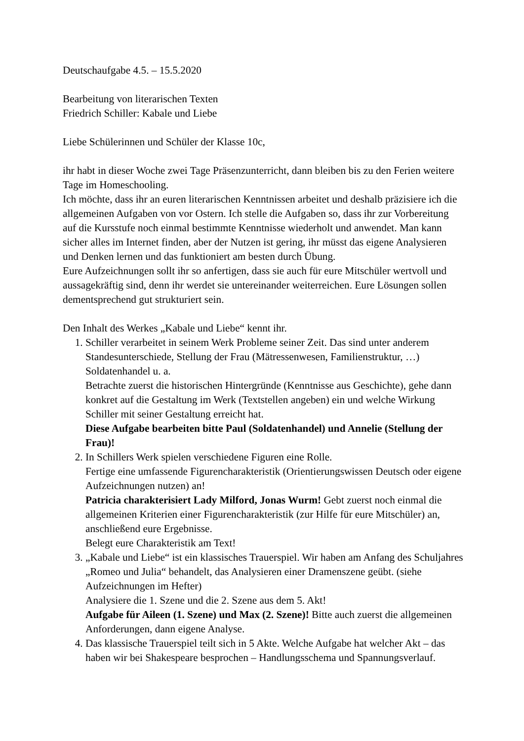Deutschaufgabe 4.5. – 15.5.2020
Bearbeitung von literarischen Texten
Friedrich Schiller: Kabale und Liebe
Liebe Schülerinnen und Schüler der Klasse 10c,
ihr habt in dieser Woche zwei Tage Präsenzunterricht, dann bleiben bis zu den Ferien weitere Tage im Homeschooling.
Ich möchte, dass ihr an euren literarischen Kenntnissen arbeitet und deshalb präzisiere ich die allgemeinen Aufgaben von vor Ostern. Ich stelle die Aufgaben so, dass ihr zur Vorbereitung auf die Kursstufe noch einmal bestimmte Kenntnisse wiederholt und anwendet. Man kann sicher alles im Internet finden, aber der Nutzen ist gering, ihr müsst das eigene Analysieren und Denken lernen und das funktioniert am besten durch Übung.
Eure Aufzeichnungen sollt ihr so anfertigen, dass sie auch für eure Mitschüler wertvoll und aussagekräftig sind, denn ihr werdet sie untereinander weiterreichen. Eure Lösungen sollen dementsprechend gut strukturiert sein.
Den Inhalt des Werkes „Kabale und Liebe“ kennt ihr.
1. Schiller verarbeitet in seinem Werk Probleme seiner Zeit. Das sind unter anderem Standesunterschiede, Stellung der Frau (Mätressenwesen, Familienstruktur, …) Soldatenhandel u. a.
Betrachte zuerst die historischen Hintergründe (Kenntnisse aus Geschichte), gehe dann konkret auf die Gestaltung im Werk (Textstellen angeben) ein und welche Wirkung Schiller mit seiner Gestaltung erreicht hat.
Diese Aufgabe bearbeiten bitte Paul (Soldatenhandel) und Annelie (Stellung der Frau)!
2. In Schillers Werk spielen verschiedene Figuren eine Rolle.
Fertige eine umfassende Figurencharakteristik (Orientierungswissen Deutsch oder eigene Aufzeichnungen nutzen) an!
Patricia charakterisiert Lady Milford, Jonas Wurm! Gebt zuerst noch einmal die allgemeinen Kriterien einer Figurencharakteristik (zur Hilfe für eure Mitschüler) an, anschließend eure Ergebnisse.
Belegt eure Charakteristik am Text!
3. „Kabale und Liebe“ ist ein klassisches Trauerspiel. Wir haben am Anfang des Schuljahres „Romeo und Julia“ behandelt, das Analysieren einer Dramenszene geübt. (siehe Aufzeichnungen im Hefter)
Analysiere die 1. Szene und die 2. Szene aus dem 5. Akt!
Aufgabe für Aileen (1. Szene) und Max (2. Szene)! Bitte auch zuerst die allgemeinen Anforderungen, dann eigene Analyse.
4. Das klassische Trauerspiel teilt sich in 5 Akte. Welche Aufgabe hat welcher Akt – das haben wir bei Shakespeare besprochen – Handlungsschema und Spannungsverlauf.